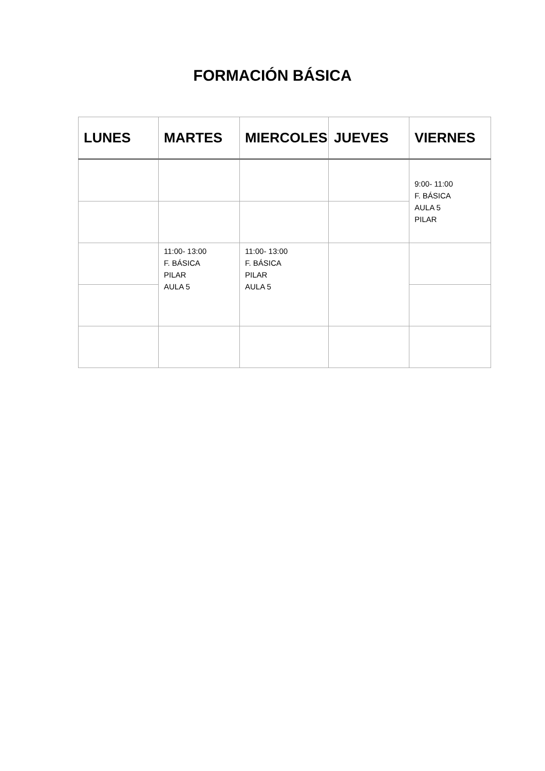FORMACIÓN BÁSICA
| LUNES | MARTES | MIERCOLES | JUEVES | VIERNES |
| --- | --- | --- | --- | --- |
| | | | | 9:00- 11:00 F. BÁSICA AULA 5 PILAR |
| | 11:00- 13:00 F. BÁSICA PILAR AULA 5 | 11:00- 13:00 F. BÁSICA PILAR AULA 5 | | |